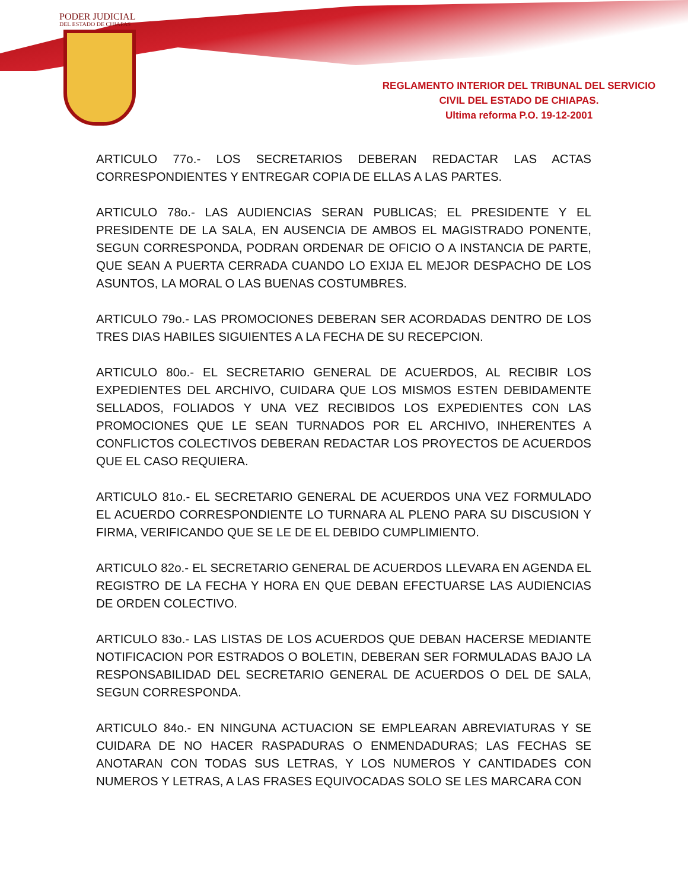PODER JUDICIAL
DEL ESTADO DE CHIAPAS
REGLAMENTO INTERIOR DEL TRIBUNAL DEL SERVICIO
CIVIL DEL ESTADO DE CHIAPAS.
Ultima reforma P.O. 19-12-2001
ARTICULO 77o.- LOS SECRETARIOS DEBERAN REDACTAR LAS ACTAS CORRESPONDIENTES Y ENTREGAR COPIA DE ELLAS A LAS PARTES.
ARTICULO 78o.- LAS AUDIENCIAS SERAN PUBLICAS; EL PRESIDENTE Y EL PRESIDENTE DE LA SALA, EN AUSENCIA DE AMBOS EL MAGISTRADO PONENTE, SEGUN CORRESPONDA, PODRAN ORDENAR DE OFICIO O A INSTANCIA DE PARTE, QUE SEAN A PUERTA CERRADA CUANDO LO EXIJA EL MEJOR DESPACHO DE LOS ASUNTOS, LA MORAL O LAS BUENAS COSTUMBRES.
ARTICULO 79o.- LAS PROMOCIONES DEBERAN SER ACORDADAS DENTRO DE LOS TRES DIAS HABILES SIGUIENTES A LA FECHA DE SU RECEPCION.
ARTICULO 80o.- EL SECRETARIO GENERAL DE ACUERDOS, AL RECIBIR LOS EXPEDIENTES DEL ARCHIVO, CUIDARA QUE LOS MISMOS ESTEN DEBIDAMENTE SELLADOS, FOLIADOS Y UNA VEZ RECIBIDOS LOS EXPEDIENTES CON LAS PROMOCIONES QUE LE SEAN TURNADOS POR EL ARCHIVO, INHERENTES A CONFLICTOS COLECTIVOS DEBERAN REDACTAR LOS PROYECTOS DE ACUERDOS QUE EL CASO REQUIERA.
ARTICULO 81o.- EL SECRETARIO GENERAL DE ACUERDOS UNA VEZ FORMULADO EL ACUERDO CORRESPONDIENTE LO TURNARA AL PLENO PARA SU DISCUSION Y FIRMA, VERIFICANDO QUE SE LE DE EL DEBIDO CUMPLIMIENTO.
ARTICULO 82o.- EL SECRETARIO GENERAL DE ACUERDOS LLEVARA EN AGENDA EL REGISTRO DE LA FECHA Y HORA EN QUE DEBAN EFECTUARSE LAS AUDIENCIAS DE ORDEN COLECTIVO.
ARTICULO 83o.- LAS LISTAS DE LOS ACUERDOS QUE DEBAN HACERSE MEDIANTE NOTIFICACION POR ESTRADOS O BOLETIN, DEBERAN SER FORMULADAS BAJO LA RESPONSABILIDAD DEL SECRETARIO GENERAL DE ACUERDOS O DEL DE SALA, SEGUN CORRESPONDA.
ARTICULO 84o.- EN NINGUNA ACTUACION SE EMPLEARAN ABREVIATURAS Y SE CUIDARA DE NO HACER RASPADURAS O ENMENDADURAS; LAS FECHAS SE ANOTARAN CON TODAS SUS LETRAS, Y LOS NUMEROS Y CANTIDADES CON NUMEROS Y LETRAS, A LAS FRASES EQUIVOCADAS SOLO SE LES MARCARA CON